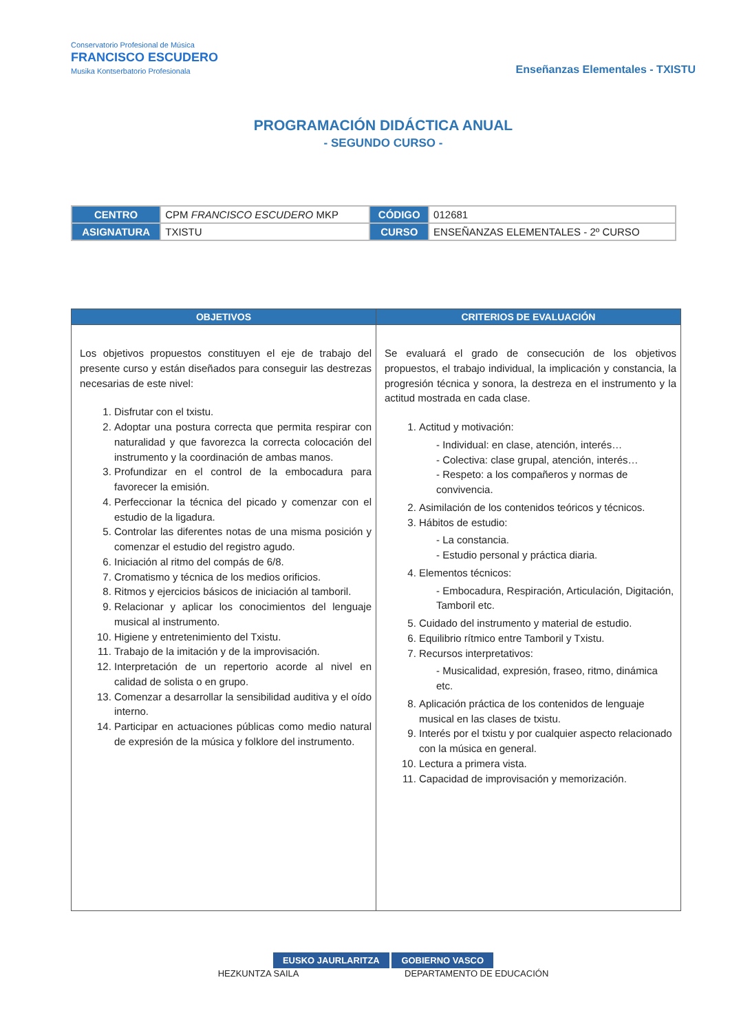Conservatorio Profesional de Música
FRANCISCO ESCUDERO
Musika Kontserbatorio Profesionala
Enseñanzas Elementales - TXISTU
PROGRAMACIÓN DIDÁCTICA ANUAL
- SEGUNDO CURSO -
| CENTRO | CPM FRANCISCO ESCUDERO MKP | CÓDIGO | 012681 |
| ASIGNATURA | TXISTU | CURSO | ENSEÑANZAS ELEMENTALES - 2º CURSO |
| OBJETIVOS | CRITERIOS DE EVALUACIÓN |
| --- | --- |
| Los objetivos propuestos constituyen el eje de trabajo del presente curso y están diseñados para conseguir las destrezas necesarias de este nivel: 1. Disfrutar con el txistu. 2. Adoptar una postura correcta que permita respirar con naturalidad y que favorezca la correcta colocación del instrumento y la coordinación de ambas manos. 3. Profundizar en el control de la embocadura para favorecer la emisión. 4. Perfeccionar la técnica del picado y comenzar con el estudio de la ligadura. 5. Controlar las diferentes notas de una misma posición y comenzar el estudio del registro agudo. 6. Iniciación al ritmo del compás de 6/8. 7. Cromatismo y técnica de los medios orificios. 8. Ritmos y ejercicios básicos de iniciación al tamboril. 9. Relacionar y aplicar los conocimientos del lenguaje musical al instrumento. 10. Higiene y entretenimiento del Txistu. 11. Trabajo de la imitación y de la improvisación. 12. Interpretación de un repertorio acorde al nivel en calidad de solista o en grupo. 13. Comenzar a desarrollar la sensibilidad auditiva y el oído interno. 14. Participar en actuaciones públicas como medio natural de expresión de la música y folklore del instrumento. | Se evaluará el grado de consecución de los objetivos propuestos, el trabajo individual, la implicación y constancia, la progresión técnica y sonora, la destreza en el instrumento y la actitud mostrada en cada clase. 1. Actitud y motivación: - Individual: en clase, atención, interés… - Colectiva: clase grupal, atención, interés… - Respeto: a los compañeros y normas de convivencia. 2. Asimilación de los contenidos teóricos y técnicos. 3. Hábitos de estudio: - La constancia. - Estudio personal y práctica diaria. 4. Elementos técnicos: - Embocadura, Respiración, Articulación, Digitación, Tamboril etc. 5. Cuidado del instrumento y material de estudio. 6. Equilibrio rítmico entre Tamboril y Txistu. 7. Recursos interpretativos: - Musicalidad, expresión, fraseo, ritmo, dinámica etc. 8. Aplicación práctica de los contenidos de lenguaje musical en las clases de txistu. 9. Interés por el txistu y por cualquier aspecto relacionado con la música en general. 10. Lectura a primera vista. 11. Capacidad de improvisación y memorización. |
EUSKO JAURLARITZA GOBIERNO VASCO
HEZKUNTZA SAILA DEPARTAMENTO DE EDUCACIÓN